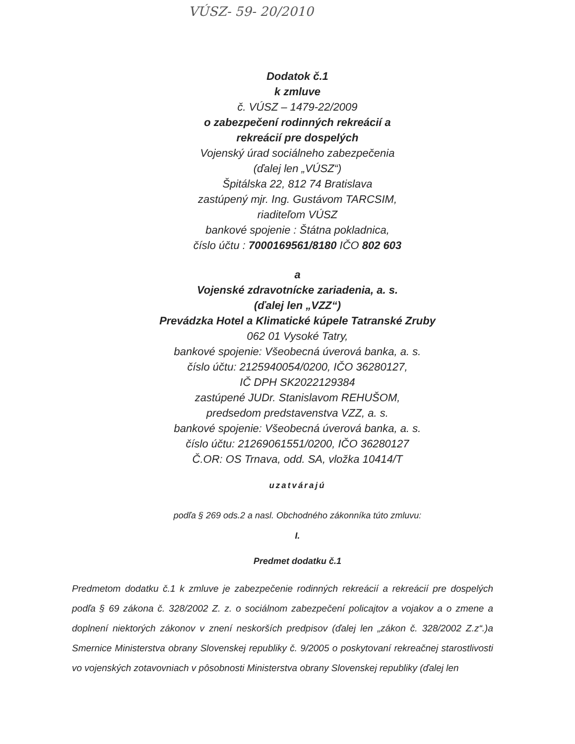VÚSZ- 59- 20/2010
Dodatok č.1
k zmluve
č. VÚSZ – 1479-22/2009
o zabezpečení rodinných rekreácií a
rekreácií pre dospelých
Vojenský úrad sociálneho zabezpečenia
(ďalej len „VÚSZ“)
Špitálska 22, 812 74 Bratislava
zastúpený mjr. Ing. Gustávom TARCSIM,
riaditeľom VÚSZ
bankové spojenie : Štátna pokladnica,
číslo účtu : 7000169561/8180 IČO 802 603
a
Vojenské zdravotnícke zariadenia, a. s.
(ďalej len „VZZ“)
Prevádzka Hotel a Klimatické kúpele Tatranské Zruby
062 01 Vysoké Tatry,
bankové spojenie: Všeobecná úverová banka, a. s.
číslo účtu: 2125940054/0200, IČO 36280127,
IČ DPH SK2022129384
zastúpené JUDr. Stanislavom REHUŠOM,
predsedom predstavenstva VZZ, a. s.
bankové spojenie: Všeobecná úverová banka, a. s.
číslo účtu: 21269061551/0200, IČO 36280127
Č.OR: OS Trnava, odd. SA, vložka 10414/T
uzatvárajú
podľa § 269 ods.2 a nasl. Obchodného zákonníka túto zmluvu:
I.
Predmet dodatku č.1
Predmetom dodatku č.1 k zmluve je zabezpečenie rodinných rekreácií a rekreácií pre dospelých podľa § 69 zákona č. 328/2002 Z. z. o sociálnom zabezpečení policajtov a vojakov a o zmene a doplnení niektorých zákonov v znení neskorších predpisov (ďalej len „zákon č. 328/2002 Z.z“.)a Smernice Ministerstva obrany Slovenskej republiky č. 9/2005 o poskytovaní rekreačnej starostlivosti vo vojenských zotavovniach v pôsobnosti Ministerstva obrany Slovenskej republiky (ďalej len